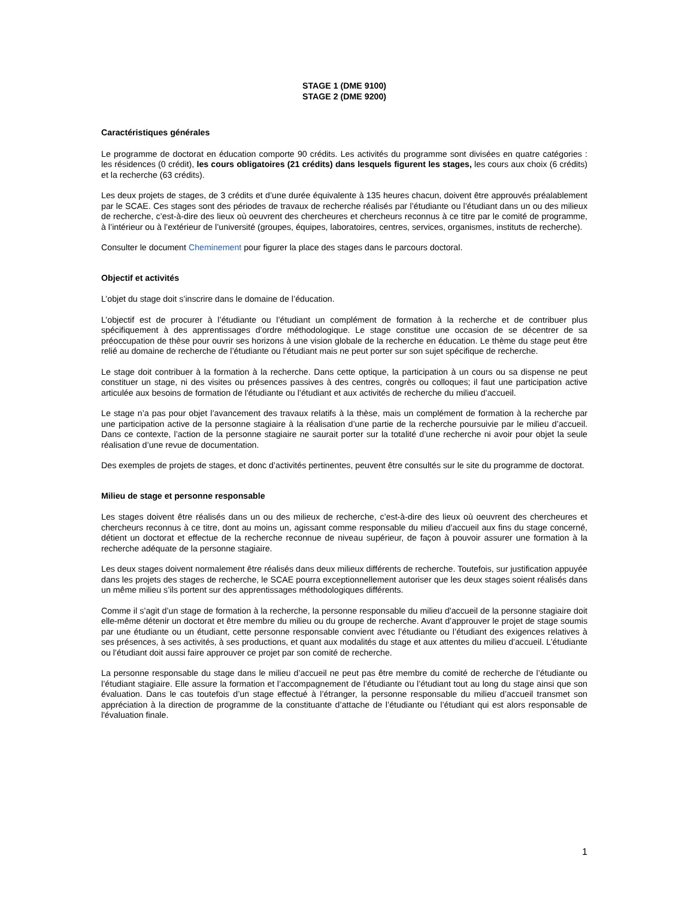STAGE 1 (DME 9100)
STAGE 2 (DME 9200)
Caractéristiques générales
Le programme de doctorat en éducation comporte 90 crédits. Les activités du programme sont divisées en quatre catégories : les résidences (0 crédit), les cours obligatoires (21 crédits) dans lesquels figurent les stages, les cours aux choix (6 crédits) et la recherche (63 crédits).
Les deux projets de stages, de 3 crédits et d’une durée équivalente à 135 heures chacun, doivent être approuvés préalablement par le SCAE. Ces stages sont des périodes de travaux de recherche réalisés par l’étudiante ou l’étudiant dans un ou des milieux de recherche, c’est-à-dire des lieux où oeuvrent des chercheures et chercheurs reconnus à ce titre par le comité de programme, à l’intérieur ou à l’extérieur de l’université (groupes, équipes, laboratoires, centres, services, organismes, instituts de recherche).
Consulter le document Cheminement pour figurer la place des stages dans le parcours doctoral.
Objectif et activités
L’objet du stage doit s’inscrire dans le domaine de l’éducation.
L’objectif est de procurer à l’étudiante ou l’étudiant un complément de formation à la recherche et de contribuer plus spécifiquement à des apprentissages d’ordre méthodologique. Le stage constitue une occasion de se décentrer de sa préoccupation de thèse pour ouvrir ses horizons à une vision globale de la recherche en éducation. Le thème du stage peut être relié au domaine de recherche de l’étudiante ou l’étudiant mais ne peut porter sur son sujet spécifique de recherche.
Le stage doit contribuer à la formation à la recherche. Dans cette optique, la participation à un cours ou sa dispense ne peut constituer un stage, ni des visites ou présences passives à des centres, congrès ou colloques; il faut une participation active articulée aux besoins de formation de l'étudiante ou l’étudiant et aux activités de recherche du milieu d’accueil.
Le stage n’a pas pour objet l’avancement des travaux relatifs à la thèse, mais un complément de formation à la recherche par une participation active de la personne stagiaire à la réalisation d’une partie de la recherche poursuivie par le milieu d’accueil. Dans ce contexte, l’action de la personne stagiaire ne saurait porter sur la totalité d’une recherche ni avoir pour objet la seule réalisation d’une revue de documentation.
Des exemples de projets de stages, et donc d’activités pertinentes, peuvent être consultés sur le site du programme de doctorat.
Milieu de stage et personne responsable
Les stages doivent être réalisés dans un ou des milieux de recherche, c’est-à-dire des lieux où oeuvrent des chercheures et chercheurs reconnus à ce titre, dont au moins un, agissant comme responsable du milieu d’accueil aux fins du stage concerné, détient un doctorat et effectue de la recherche reconnue de niveau supérieur, de façon à pouvoir assurer une formation à la recherche adéquate de la personne stagiaire.
Les deux stages doivent normalement être réalisés dans deux milieux différents de recherche. Toutefois, sur justification appuyée dans les projets des stages de recherche, le SCAE pourra exceptionnellement autoriser que les deux stages soient réalisés dans un même milieu s’ils portent sur des apprentissages méthodologiques différents.
Comme il s’agit d’un stage de formation à la recherche, la personne responsable du milieu d’accueil de la personne stagiaire doit elle-même détenir un doctorat et être membre du milieu ou du groupe de recherche. Avant d’approuver le projet de stage soumis par une étudiante ou un étudiant, cette personne responsable convient avec l’étudiante ou l’étudiant des exigences relatives à ses présences, à ses activités, à ses productions, et quant aux modalités du stage et aux attentes du milieu d’accueil. L’étudiante ou l’étudiant doit aussi faire approuver ce projet par son comité de recherche.
La personne responsable du stage dans le milieu d’accueil ne peut pas être membre du comité de recherche de l’étudiante ou l’étudiant stagiaire. Elle assure la formation et l’accompagnement de l’étudiante ou l’étudiant tout au long du stage ainsi que son évaluation. Dans le cas toutefois d’un stage effectué à l’étranger, la personne responsable du milieu d’accueil transmet son appréciation à la direction de programme de la constituante d’attache de l’étudiante ou l’étudiant qui est alors responsable de l'évaluation finale.
1